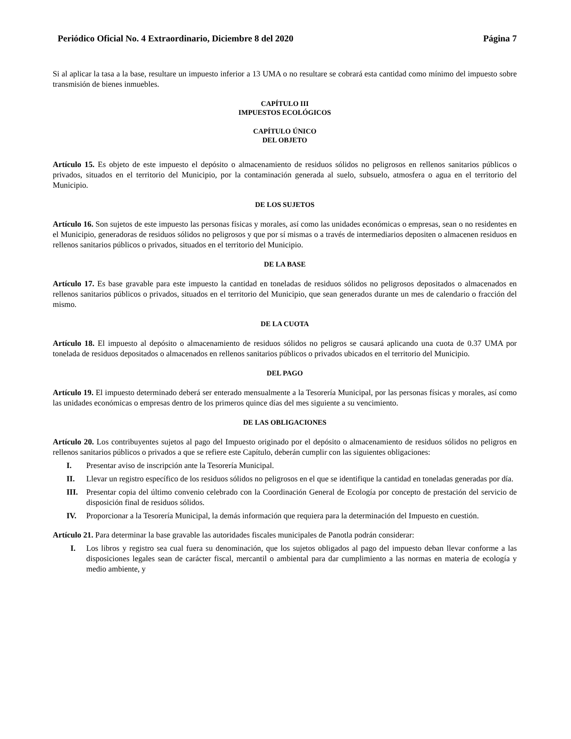Periódico Oficial No. 4 Extraordinario, Diciembre 8 del 2020 Página 7
Si al aplicar la tasa a la base, resultare un impuesto inferior a 13 UMA o no resultare se cobrará esta cantidad como mínimo del impuesto sobre transmisión de bienes inmuebles.
CAPÍTULO III
IMPUESTOS ECOLÓGICOS
CAPÍTULO ÚNICO
DEL OBJETO
Artículo 15. Es objeto de este impuesto el depósito o almacenamiento de residuos sólidos no peligrosos en rellenos sanitarios públicos o privados, situados en el territorio del Municipio, por la contaminación generada al suelo, subsuelo, atmosfera o agua en el territorio del Municipio.
DE LOS SUJETOS
Artículo 16. Son sujetos de este impuesto las personas físicas y morales, así como las unidades económicas o empresas, sean o no residentes en el Municipio, generadoras de residuos sólidos no peligrosos y que por sí mismas o a través de intermediarios depositen o almacenen residuos en rellenos sanitarios públicos o privados, situados en el territorio del Municipio.
DE LA BASE
Artículo 17. Es base gravable para este impuesto la cantidad en toneladas de residuos sólidos no peligrosos depositados o almacenados en rellenos sanitarios públicos o privados, situados en el territorio del Municipio, que sean generados durante un mes de calendario o fracción del mismo.
DE LA CUOTA
Artículo 18. El impuesto al depósito o almacenamiento de residuos sólidos no peligros se causará aplicando una cuota de 0.37 UMA por tonelada de residuos depositados o almacenados en rellenos sanitarios públicos o privados ubicados en el territorio del Municipio.
DEL PAGO
Artículo 19. El impuesto determinado deberá ser enterado mensualmente a la Tesorería Municipal, por las personas físicas y morales, así como las unidades económicas o empresas dentro de los primeros quince días del mes siguiente a su vencimiento.
DE LAS OBLIGACIONES
Artículo 20. Los contribuyentes sujetos al pago del Impuesto originado por el depósito o almacenamiento de residuos sólidos no peligros en rellenos sanitarios públicos o privados a que se refiere este Capítulo, deberán cumplir con las siguientes obligaciones:
I. Presentar aviso de inscripción ante la Tesorería Municipal.
II. Llevar un registro específico de los residuos sólidos no peligrosos en el que se identifique la cantidad en toneladas generadas por día.
III. Presentar copia del último convenio celebrado con la Coordinación General de Ecología por concepto de prestación del servicio de disposición final de residuos sólidos.
IV. Proporcionar a la Tesorería Municipal, la demás información que requiera para la determinación del Impuesto en cuestión.
Artículo 21. Para determinar la base gravable las autoridades fiscales municipales de Panotla podrán considerar:
I. Los libros y registro sea cual fuera su denominación, que los sujetos obligados al pago del impuesto deban llevar conforme a las disposiciones legales sean de carácter fiscal, mercantil o ambiental para dar cumplimiento a las normas en materia de ecología y medio ambiente, y